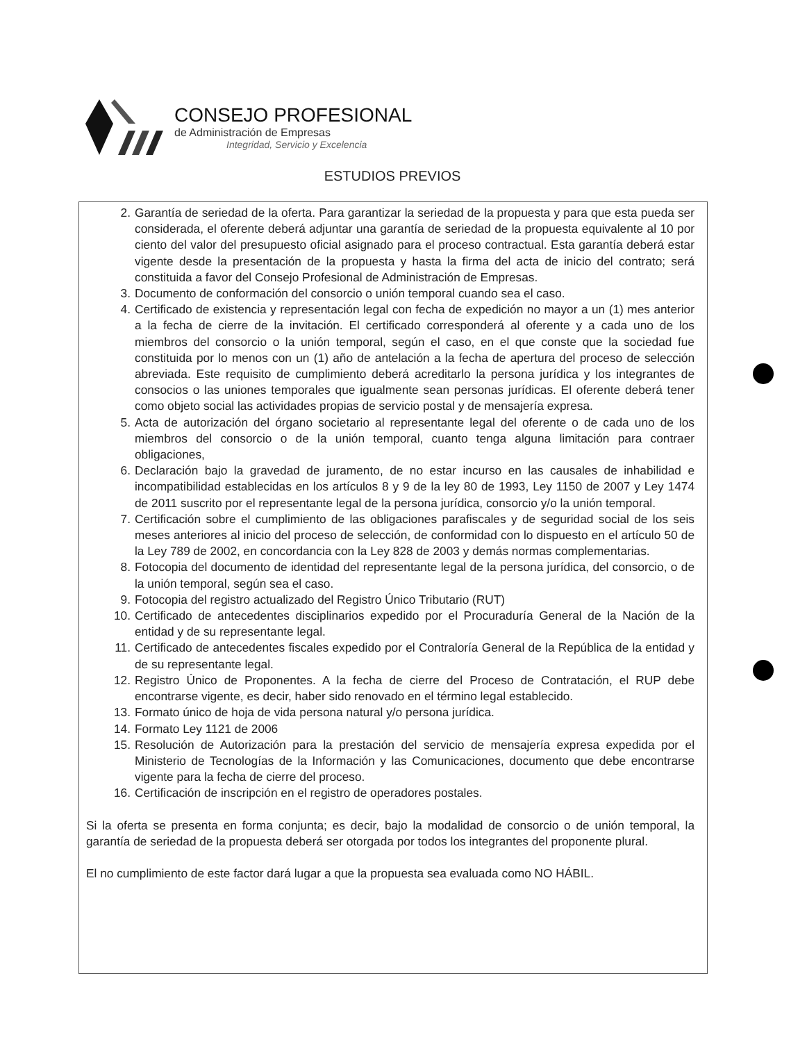CONSEJO PROFESIONAL
de Administración de Empresas
Integridad, Servicio y Excelencia
ESTUDIOS PREVIOS
2. Garantía de seriedad de la oferta. Para garantizar la seriedad de la propuesta y para que esta pueda ser considerada, el oferente deberá adjuntar una garantía de seriedad de la propuesta equivalente al 10 por ciento del valor del presupuesto oficial asignado para el proceso contractual. Esta garantía deberá estar vigente desde la presentación de la propuesta y hasta la firma del acta de inicio del contrato; será constituida a favor del Consejo Profesional de Administración de Empresas.
3. Documento de conformación del consorcio o unión temporal cuando sea el caso.
4. Certificado de existencia y representación legal con fecha de expedición no mayor a un (1) mes anterior a la fecha de cierre de la invitación. El certificado corresponderá al oferente y a cada uno de los miembros del consorcio o la unión temporal, según el caso, en el que conste que la sociedad fue constituida por lo menos con un (1) año de antelación a la fecha de apertura del proceso de selección abreviada. Este requisito de cumplimiento deberá acreditarlo la persona jurídica y los integrantes de consocios o las uniones temporales que igualmente sean personas jurídicas. El oferente deberá tener como objeto social las actividades propias de servicio postal y de mensajería expresa.
5. Acta de autorización del órgano societario al representante legal del oferente o de cada uno de los miembros del consorcio o de la unión temporal, cuanto tenga alguna limitación para contraer obligaciones,
6. Declaración bajo la gravedad de juramento, de no estar incurso en las causales de inhabilidad e incompatibilidad establecidas en los artículos 8 y 9 de la ley 80 de 1993, Ley 1150 de 2007 y Ley 1474 de 2011 suscrito por el representante legal de la persona jurídica, consorcio y/o la unión temporal.
7. Certificación sobre el cumplimiento de las obligaciones parafiscales y de seguridad social de los seis meses anteriores al inicio del proceso de selección, de conformidad con lo dispuesto en el artículo 50 de la Ley 789 de 2002, en concordancia con la Ley 828 de 2003 y demás normas complementarias.
8. Fotocopia del documento de identidad del representante legal de la persona jurídica, del consorcio, o de la unión temporal, según sea el caso.
9. Fotocopia del registro actualizado del Registro Único Tributario (RUT)
10. Certificado de antecedentes disciplinarios expedido por el Procuraduría General de la Nación de la entidad y de su representante legal.
11. Certificado de antecedentes fiscales expedido por el Contraloría General de la República de la entidad y de su representante legal.
12. Registro Único de Proponentes. A la fecha de cierre del Proceso de Contratación, el RUP debe encontrarse vigente, es decir, haber sido renovado en el término legal establecido.
13. Formato único de hoja de vida persona natural y/o persona jurídica.
14. Formato Ley 1121 de 2006
15. Resolución de Autorización para la prestación del servicio de mensajería expresa expedida por el Ministerio de Tecnologías de la Información y las Comunicaciones, documento que debe encontrarse vigente para la fecha de cierre del proceso.
16. Certificación de inscripción en el registro de operadores postales.
Si la oferta se presenta en forma conjunta; es decir, bajo la modalidad de consorcio o de unión temporal, la garantía de seriedad de la propuesta deberá ser otorgada por todos los integrantes del proponente plural.
El no cumplimiento de este factor dará lugar a que la propuesta sea evaluada como NO HÁBIL.